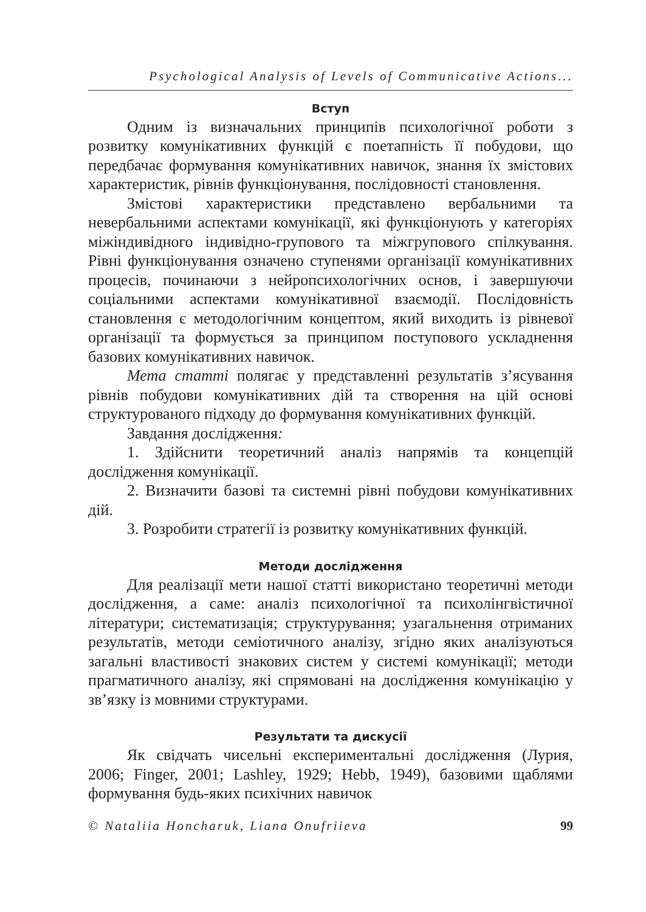Psychological Analysis of Levels of Communicative Actions...
Вступ
Одним із визначальних принципів психологічної роботи з розвитку комунікативних функцій є поетапність її побудови, що передбачає формування комунікативних навичок, знання їх змістових характеристик, рівнів функціонування, послідовності становлення.
Змістові характеристики представлено вербальними та невербальними аспектами комунікації, які функціонують у категоріях міжіндивідного індивідно-групового та міжгрупового спілкування. Рівні функціонування означено ступенями організації комунікативних процесів, починаючи з нейропсихологічних основ, і завершуючи соціальними аспектами комунікативної взаємодії. Послідовність становлення є методологічним концептом, який виходить із рівневої організації та формується за принципом поступового ускладнення базових комунікативних навичок.
Мета статті полягає у представленні результатів з’ясування рівнів побудови комунікативних дій та створення на цій основі структурованого підходу до формування комунікативних функцій.
Завдання дослідження:
1. Здійснити теоретичний аналіз напрямів та концепцій дослідження комунікації.
2. Визначити базові та системні рівні побудови комунікативних дій.
3. Розробити стратегії із розвитку комунікативних функцій.
Методи дослідження
Для реалізації мети нашої статті використано теоретичні методи дослідження, а саме: аналіз психологічної та психолінгвістичної літератури; систематизація; структурування; узагальнення отриманих результатів, методи семіотичного аналізу, згідно яких аналізуються загальні властивості знакових систем у системі комунікації; методи прагматичного аналізу, які спрямовані на дослідження комунікацію у зв’язку із мовними структурами.
Результати та дискусії
Як свідчать чисельні експериментальні дослідження (Лурия, 2006; Finger, 2001; Lashley, 1929; Hebb, 1949), базовими щаблями формування будь-яких психічних навичок
© Nataliia Honcharuk, Liana Onufriieva 99